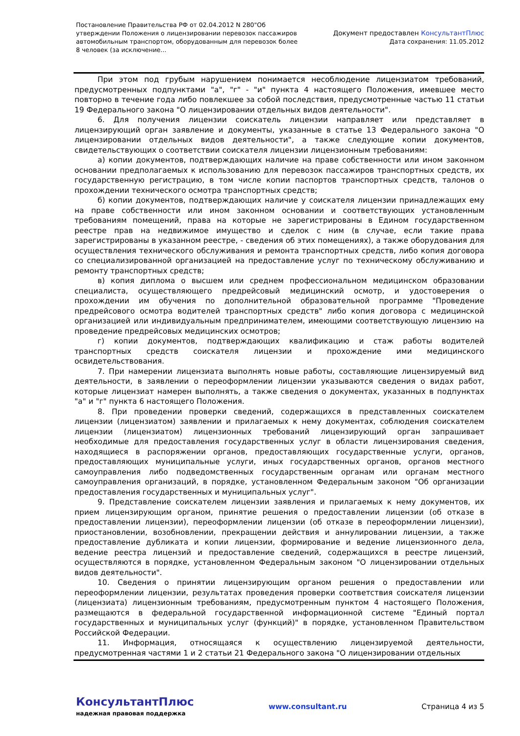Постановление Правительства РФ от 02.04.2012 N 280"Об утверждении Положения о лицензировании перевозок пассажиров автомобильным транспортом, оборудованным для перевозок более 8 человек (за исключение...
Документ предоставлен КонсультантПлюс
Дата сохранения: 11.05.2012
При этом под грубым нарушением понимается несоблюдение лицензиатом требований, предусмотренных подпунктами "а", "г" - "и" пункта 4 настоящего Положения, имевшее место повторно в течение года либо повлекшее за собой последствия, предусмотренные частью 11 статьи 19 Федерального закона "О лицензировании отдельных видов деятельности".
6. Для получения лицензии соискатель лицензии направляет или представляет в лицензирующий орган заявление и документы, указанные в статье 13 Федерального закона "О лицензировании отдельных видов деятельности", а также следующие копии документов, свидетельствующих о соответствии соискателя лицензии лицензионным требованиям:
а) копии документов, подтверждающих наличие на праве собственности или ином законном основании предполагаемых к использованию для перевозок пассажиров транспортных средств, их государственную регистрацию, в том числе копии паспортов транспортных средств, талонов о прохождении технического осмотра транспортных средств;
б) копии документов, подтверждающих наличие у соискателя лицензии принадлежащих ему на праве собственности или ином законном основании и соответствующих установленным требованиям помещений, права на которые не зарегистрированы в Едином государственном реестре прав на недвижимое имущество и сделок с ним (в случае, если такие права зарегистрированы в указанном реестре, - сведения об этих помещениях), а также оборудования для осуществления технического обслуживания и ремонта транспортных средств, либо копия договора со специализированной организацией на предоставление услуг по техническому обслуживанию и ремонту транспортных средств;
в) копия диплома о высшем или среднем профессиональном медицинском образовании специалиста, осуществляющего предрейсовый медицинский осмотр, и удостоверения о прохождении им обучения по дополнительной образовательной программе "Проведение предрейсового осмотра водителей транспортных средств" либо копия договора с медицинской организацией или индивидуальным предпринимателем, имеющими соответствующую лицензию на проведение предрейсовых медицинских осмотров;
г) копии документов, подтверждающих квалификацию и стаж работы водителей транспортных средств соискателя лицензии и прохождение ими медицинского освидетельствования.
7. При намерении лицензиата выполнять новые работы, составляющие лицензируемый вид деятельности, в заявлении о переоформлении лицензии указываются сведения о видах работ, которые лицензиат намерен выполнять, а также сведения о документах, указанных в подпунктах "а" и "г" пункта 6 настоящего Положения.
8. При проведении проверки сведений, содержащихся в представленных соискателем лицензии (лицензиатом) заявлении и прилагаемых к нему документах, соблюдения соискателем лицензии (лицензиатом) лицензионных требований лицензирующий орган запрашивает необходимые для предоставления государственных услуг в области лицензирования сведения, находящиеся в распоряжении органов, предоставляющих государственные услуги, органов, предоставляющих муниципальные услуги, иных государственных органов, органов местного самоуправления либо подведомственных государственным органам или органам местного самоуправления организаций, в порядке, установленном Федеральным законом "Об организации предоставления государственных и муниципальных услуг".
9. Представление соискателем лицензии заявления и прилагаемых к нему документов, их прием лицензирующим органом, принятие решения о предоставлении лицензии (об отказе в предоставлении лицензии), переоформлении лицензии (об отказе в переоформлении лицензии), приостановлении, возобновлении, прекращении действия и аннулировании лицензии, а также предоставление дубликата и копии лицензии, формирование и ведение лицензионного дела, ведение реестра лицензий и предоставление сведений, содержащихся в реестре лицензий, осуществляются в порядке, установленном Федеральным законом "О лицензировании отдельных видов деятельности".
10. Сведения о принятии лицензирующим органом решения о предоставлении или переоформлении лицензии, результатах проведения проверки соответствия соискателя лицензии (лицензиата) лицензионным требованиям, предусмотренным пунктом 4 настоящего Положения, размещаются в федеральной государственной информационной системе "Единый портал государственных и муниципальных услуг (функций)" в порядке, установленном Правительством Российской Федерации.
11. Информация, относящаяся к осуществлению лицензируемой деятельности, предусмотренная частями 1 и 2 статьи 21 Федерального закона "О лицензировании отдельных
КонсультантПлюс
надежная правовая поддержка
www.consultant.ru Страница 4 из 5